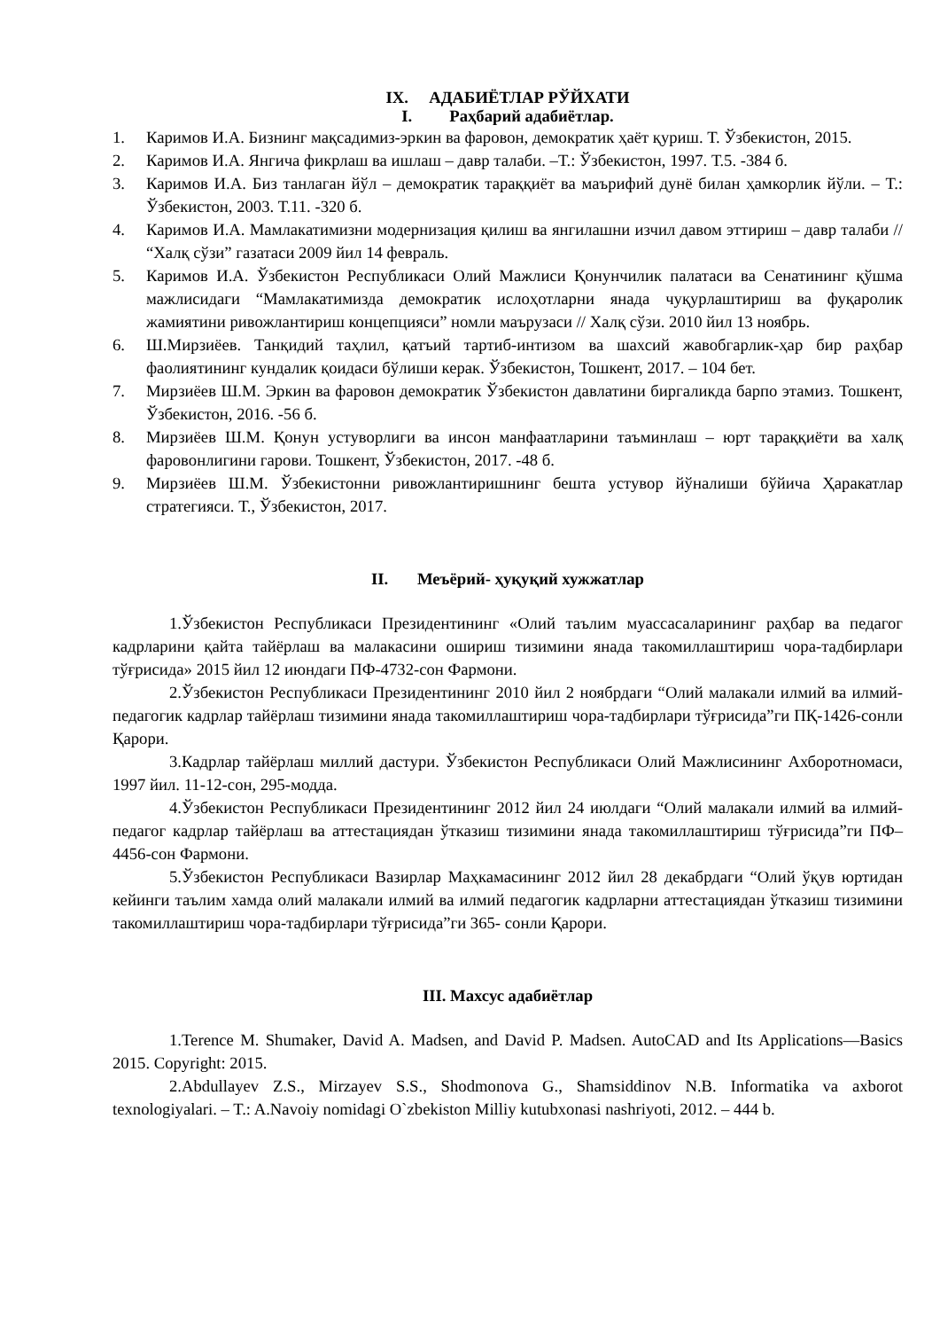IX. АДАБИЁТЛАР РЎЙХАТИ
I. Раҳбарий адабиётлар.
1. Каримов И.А. Бизнинг мақсадимиз-эркин ва фаровон, демократик ҳаёт қуриш. Т. Ўзбекистон, 2015.
2. Каримов И.А. Янгича фикрлаш ва ишлаш – давр талаби. –Т.: Ўзбекистон, 1997. Т.5. -384 б.
3. Каримов И.А. Биз танлаган йўл – демократик тараққиёт ва маърифий дунё билан ҳамкорлик йўли. – Т.: Ўзбекистон, 2003. Т.11. -320 б.
4. Каримов И.А. Мамлакатимизни модернизация қилиш ва янгилашни изчил давом эттириш – давр талаби // “Халқ сўзи” газатаси 2009 йил 14 февраль.
5. Каримов И.А. Ўзбекистон Республикаси Олий Мажлиси Қонунчилик палатаси ва Сенатининг қўшма мажлисидаги “Мамлакатимизда демократик ислоҳотларни янада чуқурлаштириш ва фуқаролик жамиятини ривожлантириш концепцияси” номли маърузаси // Халқ сўзи. 2010 йил 13 ноябрь.
6. Ш.Мирзиёев. Танқидий таҳлил, қатъий тартиб-интизом ва шахсий жавобгарлик-ҳар бир раҳбар фаолиятининг кундалик қоидаси бўлиши керак. Ўзбекистон, Тошкент, 2017. – 104 бет.
7. Мирзиёев Ш.М. Эркин ва фаровон демократик Ўзбекистон давлатини биргаликда барпо этамиз. Тошкент, Ўзбекистон, 2016. -56 б.
8. Мирзиёев Ш.М. Қонун устуворлиги ва инсон манфаатларини таъминлаш – юрт тараққиёти ва халқ фаровонлигини гарови. Тошкент, Ўзбекистон, 2017. -48 б.
9. Мирзиёев Ш.М. Ўзбекистонни ривожлантиришнинг бешта устувор йўналиши бўйича Ҳаракатлар стратегияси. Т., Ўзбекистон, 2017.
II. Меъёрий- ҳуқуқий хужжатлар
1.Ўзбекистон Республикаси Президентининг «Олий таълим муассасаларининг раҳбар ва педагог кадрларини қайта тайёрлаш ва малакасини ошириш тизимини янада такомиллаштириш чора-тадбирлари тўғрисида» 2015 йил 12 июндаги ПФ-4732-сон Фармони.
2.Ўзбекистон Республикаси Президентининг 2010 йил 2 ноябрдаги “Олий малакали илмий ва илмий-педагогик кадрлар тайёрлаш тизимини янада такомиллаштириш чора-тадбирлари тўғрисида”ги ПҚ-1426-сонли Қарори.
3.Кадрлар тайёрлаш миллий дастури. Ўзбекистон Республикаси Олий Мажлисининг Ахборотномаси, 1997 йил. 11-12-сон, 295-модда.
4.Ўзбекистон Республикаси Президентининг 2012 йил 24 июлдаги “Олий малакали илмий ва илмий-педагог кадрлар тайёрлаш ва аттестациядан ўтказиш тизимини янада такомиллаштириш тўғрисида”ги ПФ–4456-сон Фармони.
5.Ўзбекистон Республикаси Вазирлар Маҳкамасининг 2012 йил 28 декабрдаги “Олий ўқув юртидан кейинги таълим хамда олий малакали илмий ва илмий педагогик кадрларни аттестациядан ўтказиш тизимини такомиллаштириш чора-тадбирлари тўғрисида”ги 365- сонли Қарори.
III. Махсус адабиётлар
1.Terence M. Shumaker, David A. Madsen, and David P. Madsen. AutoCAD and Its Applications—Basics 2015. Copyright: 2015.
2.Abdullayev Z.S., Mirzayev S.S., Shodmonova G., Shamsiddinov N.B. Informatika va axborot texnologiyalari. – T.: A.Navoiy nomidagi O`zbekiston Milliy kutubxonasi nashriyoti, 2012. – 444 b.